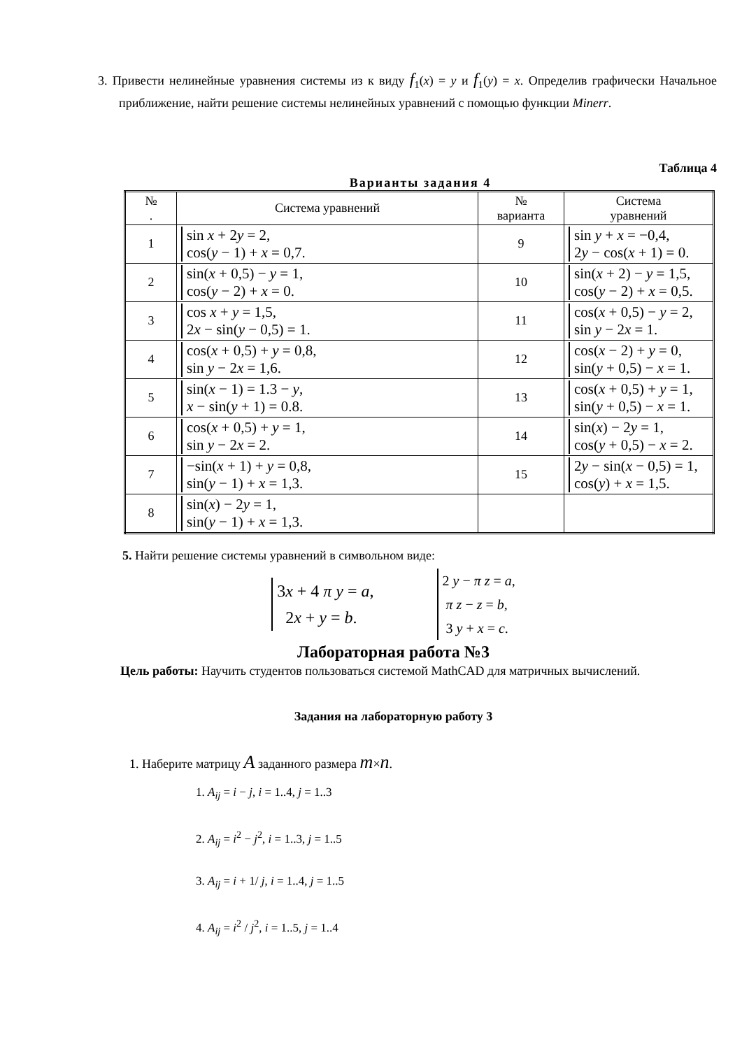3. Привести нелинейные уравнения системы из к виду f<sub>1</sub>(x) = y и f<sub>1</sub>(y) = x. Определив графически Начальное приближение, найти решение системы нелинейных уравнений с помощью функции Minerr.
Таблица 4
Варианты задания 4
| № . | Система уравнений | № варианта | Система уравнений |
| --- | --- | --- | --- |
| 1 | sin x + 2 y = 2, cos( y − 1) + x = 0,7. | 9 | sin y + x = −0,4, 2 y − cos( x + 1) = 0. |
| 2 | sin( x + 0,5) − y = 1, cos( y − 2) + x = 0. | 10 | sin( x + 2) − y = 1,5, cos( y − 2) + x = 0,5. |
| 3 | cos x + y = 1,5, 2 x − sin( y − 0,5) = 1. | 11 | cos( x + 0,5) − y = 2, sin y − 2 x = 1. |
| 4 | cos( x + 0,5) + y = 0,8, sin y − 2 x = 1,6. | 12 | cos( x − 2) + y = 0, sin( y + 0,5) − x = 1. |
| 5 | sin( x − 1) = 1.3 − y , x − sin( y + 1) = 0.8. | 13 | cos( x + 0,5) + y = 1, sin( y + 0,5) − x = 1. |
| 6 | cos( x + 0,5) + y = 1, sin y − 2 x = 2. | 14 | sin( x ) − 2 y = 1, cos( y + 0,5) − x = 2. |
| 7 | −sin( x + 1) + y = 0,8, sin( y − 1) + x = 1,3. | 15 | 2 y − sin( x − 0,5) = 1, cos( y ) + x = 1,5. |
| 8 | sin( x ) − 2 y = 1, sin( y − 1) + x = 1,3. | | |
5. Найти решение системы уравнений в символьном виде:
3x + 4 π y = a,
2x + y = b.
2 y − π z = a,
π z − z = b,
3 y + x = c.
Лабораторная работа №3
Цель работы: Научить студентов пользоваться системой MathCAD для матричных вычислений.
Задания на лабораторную работу 3
1. Наберите матрицу A заданного размера m×n.
1. A<sub>ij</sub> = i − j, i = 1..4, j = 1..3
2. A<sub>ij</sub> = i<sup>2</sup> − j<sup>2</sup>, i = 1..3, j = 1..5
3. A<sub>ij</sub> = i + 1/ j, i = 1..4, j = 1..5
4. A<sub>ij</sub> = i<sup>2</sup> / j<sup>2</sup>, i = 1..5, j = 1..4